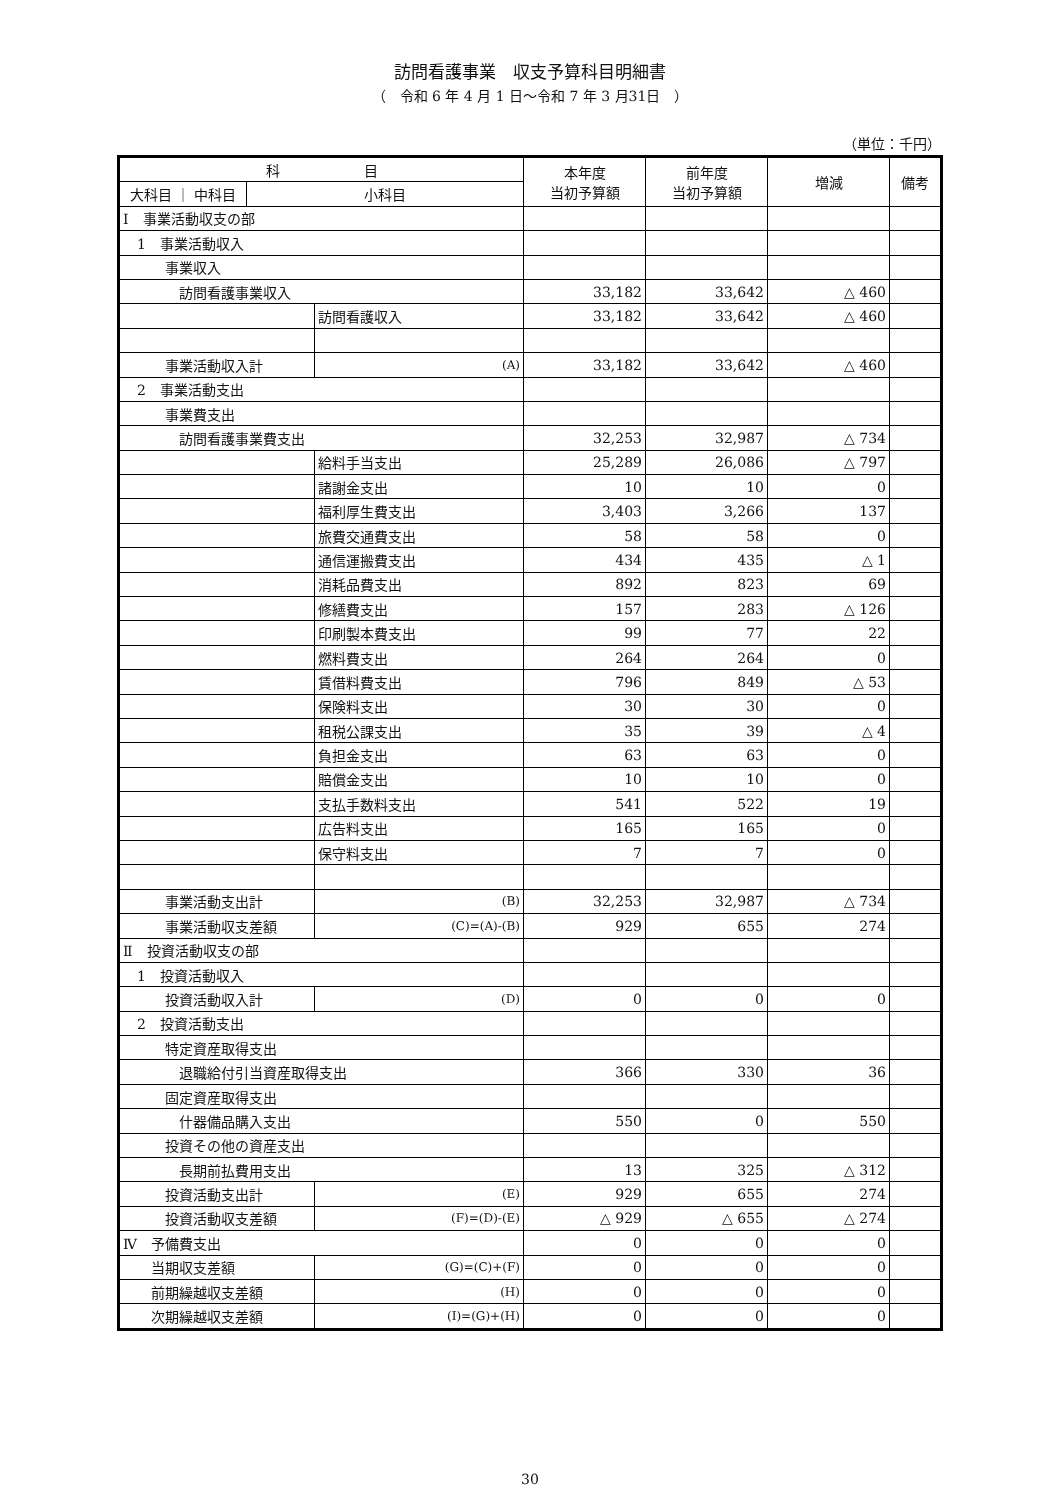訪問看護事業　収支予算科目明細書
（　令和 6 年 4 月 1 日～令和 7 年 3 月31日　）
（単位：千円）
| 科 目 | | | 本年度 当初予算額 | 前年度 当初予算額 | 増減 | 備考 |
| --- | --- | --- | --- | --- | --- | --- |
| 大科目 ｜ 中科目 | 小科目 | | | | | |
| Ⅰ 事業活動収支の部 | | | | | | |
| 1 事業活動収入 | | | | | | |
| 事業収入 | | | | | | |
| 訪問看護事業収入 | | | 33,182 | 33,642 | △ 460 | |
| | | 訪問看護収入 | 33,182 | 33,642 | △ 460 | |
| 事業活動収入計 | | (A) | 33,182 | 33,642 | △ 460 | |
| 2 事業活動支出 | | | | | | |
| 事業費支出 | | | | | | |
| 訪問看護事業費支出 | | | 32,253 | 32,987 | △ 734 | |
| | | 給料手当支出 | 25,289 | 26,086 | △ 797 | |
| | | 諸謝金支出 | 10 | 10 | 0 | |
| | | 福利厚生費支出 | 3,403 | 3,266 | 137 | |
| | | 旅費交通費支出 | 58 | 58 | 0 | |
| | | 通信運搬費支出 | 434 | 435 | △ 1 | |
| | | 消耗品費支出 | 892 | 823 | 69 | |
| | | 修繕費支出 | 157 | 283 | △ 126 | |
| | | 印刷製本費支出 | 99 | 77 | 22 | |
| | | 燃料費支出 | 264 | 264 | 0 | |
| | | 賃借料費支出 | 796 | 849 | △ 53 | |
| | | 保険料支出 | 30 | 30 | 0 | |
| | | 租税公課支出 | 35 | 39 | △ 4 | |
| | | 負担金支出 | 63 | 63 | 0 | |
| | | 賠償金支出 | 10 | 10 | 0 | |
| | | 支払手数料支出 | 541 | 522 | 19 | |
| | | 広告料支出 | 165 | 165 | 0 | |
| | | 保守料支出 | 7 | 7 | 0 | |
| 事業活動支出計 | | (B) | 32,253 | 32,987 | △ 734 | |
| 事業活動収支差額 | | (C)=(A)-(B) | 929 | 655 | 274 | |
| Ⅱ 投資活動収支の部 | | | | | | |
| 1 投資活動収入 | | | | | | |
| 投資活動収入計 | | (D) | 0 | 0 | 0 | |
| 2 投資活動支出 | | | | | | |
| 特定資産取得支出 | | | | | | |
| 退職給付引当資産取得支出 | | | 366 | 330 | 36 | |
| 固定資産取得支出 | | | | | | |
| 什器備品購入支出 | | | 550 | 0 | 550 | |
| 投資その他の資産支出 | | | | | | |
| 長期前払費用支出 | | | 13 | 325 | △ 312 | |
| 投資活動支出計 | | (E) | 929 | 655 | 274 | |
| 投資活動収支差額 | | (F)=(D)-(E) | △ 929 | △ 655 | △ 274 | |
| Ⅳ 予備費支出 | | | 0 | 0 | 0 | |
| 当期収支差額 | | (G)=(C)+(F) | 0 | 0 | 0 | |
| 前期繰越収支差額 | | (H) | 0 | 0 | 0 | |
| 次期繰越収支差額 | | (I)=(G)+(H) | 0 | 0 | 0 | |
30